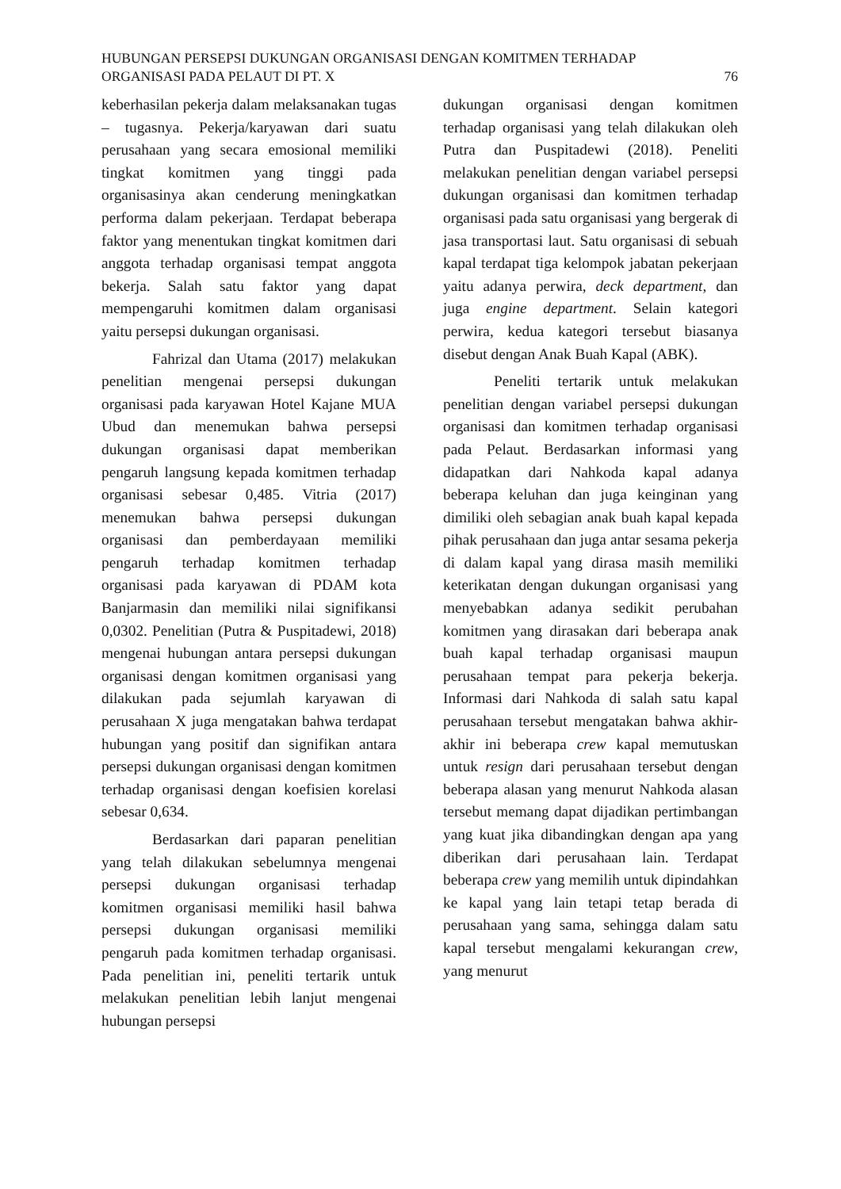HUBUNGAN PERSEPSI DUKUNGAN ORGANISASI DENGAN KOMITMEN TERHADAP
ORGANISASI PADA PELAUT DI PT. X
76
keberhasilan pekerja dalam melaksanakan tugas – tugasnya. Pekerja/karyawan dari suatu perusahaan yang secara emosional memiliki tingkat komitmen yang tinggi pada organisasinya akan cenderung meningkatkan performa dalam pekerjaan. Terdapat beberapa faktor yang menentukan tingkat komitmen dari anggota terhadap organisasi tempat anggota bekerja. Salah satu faktor yang dapat mempengaruhi komitmen dalam organisasi yaitu persepsi dukungan organisasi.
Fahrizal dan Utama (2017) melakukan penelitian mengenai persepsi dukungan organisasi pada karyawan Hotel Kajane MUA Ubud dan menemukan bahwa persepsi dukungan organisasi dapat memberikan pengaruh langsung kepada komitmen terhadap organisasi sebesar 0,485. Vitria (2017) menemukan bahwa persepsi dukungan organisasi dan pemberdayaan memiliki pengaruh terhadap komitmen terhadap organisasi pada karyawan di PDAM kota Banjarmasin dan memiliki nilai signifikansi 0,0302. Penelitian (Putra & Puspitadewi, 2018) mengenai hubungan antara persepsi dukungan organisasi dengan komitmen organisasi yang dilakukan pada sejumlah karyawan di perusahaan X juga mengatakan bahwa terdapat hubungan yang positif dan signifikan antara persepsi dukungan organisasi dengan komitmen terhadap organisasi dengan koefisien korelasi sebesar 0,634.
Berdasarkan dari paparan penelitian yang telah dilakukan sebelumnya mengenai persepsi dukungan organisasi terhadap komitmen organisasi memiliki hasil bahwa persepsi dukungan organisasi memiliki pengaruh pada komitmen terhadap organisasi. Pada penelitian ini, peneliti tertarik untuk melakukan penelitian lebih lanjut mengenai hubungan persepsi
dukungan organisasi dengan komitmen terhadap organisasi yang telah dilakukan oleh Putra dan Puspitadewi (2018). Peneliti melakukan penelitian dengan variabel persepsi dukungan organisasi dan komitmen terhadap organisasi pada satu organisasi yang bergerak di jasa transportasi laut. Satu organisasi di sebuah kapal terdapat tiga kelompok jabatan pekerjaan yaitu adanya perwira, deck department, dan juga engine department. Selain kategori perwira, kedua kategori tersebut biasanya disebut dengan Anak Buah Kapal (ABK).
Peneliti tertarik untuk melakukan penelitian dengan variabel persepsi dukungan organisasi dan komitmen terhadap organisasi pada Pelaut. Berdasarkan informasi yang didapatkan dari Nahkoda kapal adanya beberapa keluhan dan juga keinginan yang dimiliki oleh sebagian anak buah kapal kepada pihak perusahaan dan juga antar sesama pekerja di dalam kapal yang dirasa masih memiliki keterikatan dengan dukungan organisasi yang menyebabkan adanya sedikit perubahan komitmen yang dirasakan dari beberapa anak buah kapal terhadap organisasi maupun perusahaan tempat para pekerja bekerja. Informasi dari Nahkoda di salah satu kapal perusahaan tersebut mengatakan bahwa akhir-akhir ini beberapa crew kapal memutuskan untuk resign dari perusahaan tersebut dengan beberapa alasan yang menurut Nahkoda alasan tersebut memang dapat dijadikan pertimbangan yang kuat jika dibandingkan dengan apa yang diberikan dari perusahaan lain. Terdapat beberapa crew yang memilih untuk dipindahkan ke kapal yang lain tetapi tetap berada di perusahaan yang sama, sehingga dalam satu kapal tersebut mengalami kekurangan crew, yang menurut